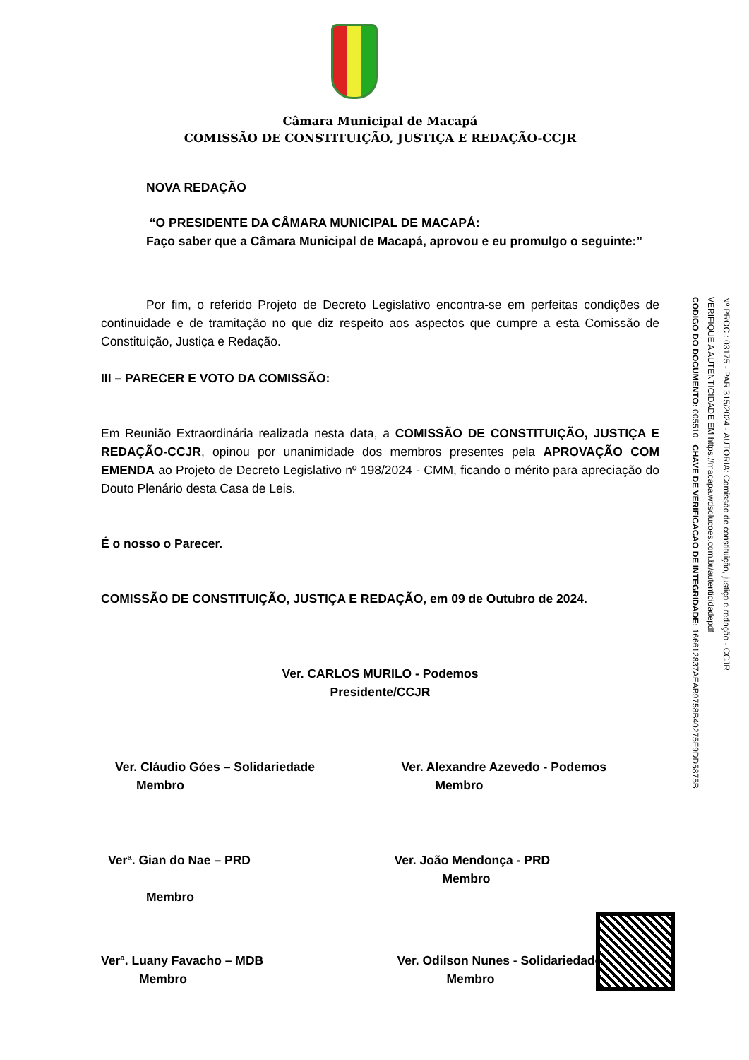Câmara Municipal de Macapá
COMISSÃO DE CONSTITUIÇÃO, JUSTIÇA E REDAÇÃO-CCJR
NOVA REDAÇÃO
“O PRESIDENTE DA CÂMARA MUNICIPAL DE MACAPÁ:
Faço saber que a Câmara Municipal de Macapá, aprovou e eu promulgo o seguinte:”
Por fim, o referido Projeto de Decreto Legislativo encontra-se em perfeitas condições de continuidade e de tramitação no que diz respeito aos aspectos que cumpre a esta Comissão de Constituição, Justiça e Redação.
III – PARECER E VOTO DA COMISSÃO:
Em Reunião Extraordinária realizada nesta data, a COMISSÃO DE CONSTITUIÇÃO, JUSTIÇA E REDAÇÃO-CCJR, opinou por unanimidade dos membros presentes pela APROVAÇÃO COM EMENDA ao Projeto de Decreto Legislativo nº 198/2024 - CMM, ficando o mérito para apreciação do Douto Plenário desta Casa de Leis.
É o nosso o Parecer.
COMISSÃO DE CONSTITUIÇÃO, JUSTIÇA E REDAÇÃO, em 09 de Outubro de 2024.
Ver. CARLOS MURILO - Podemos
Presidente/CCJR
Ver. Cláudio Góes – Solidariedade
Membro
Ver. Alexandre Azevedo - Podemos
Membro
Verª. Gian do Nae – PRD
Membro
Ver. João Mendonça - PRD
Membro
Verª. Luany Favacho – MDB
Membro
Ver. Odilson Nunes - Solidariedade
Membro
Nº PROC.: 03175 - PAR 315/2024 - AUTORIA: Comissão de constituição, justiça e redação - CCJR
VERIFIQUE A AUTENTICIDADE EM https://macapa.wdsolucoes.com.br/autenticidadepdf
CODIGO DO DOCUMENTO: 005510 CHAVE DE VERIFICACAO DE INTEGRIDADE: 166612837AEAB9758B40275F9DD5875B